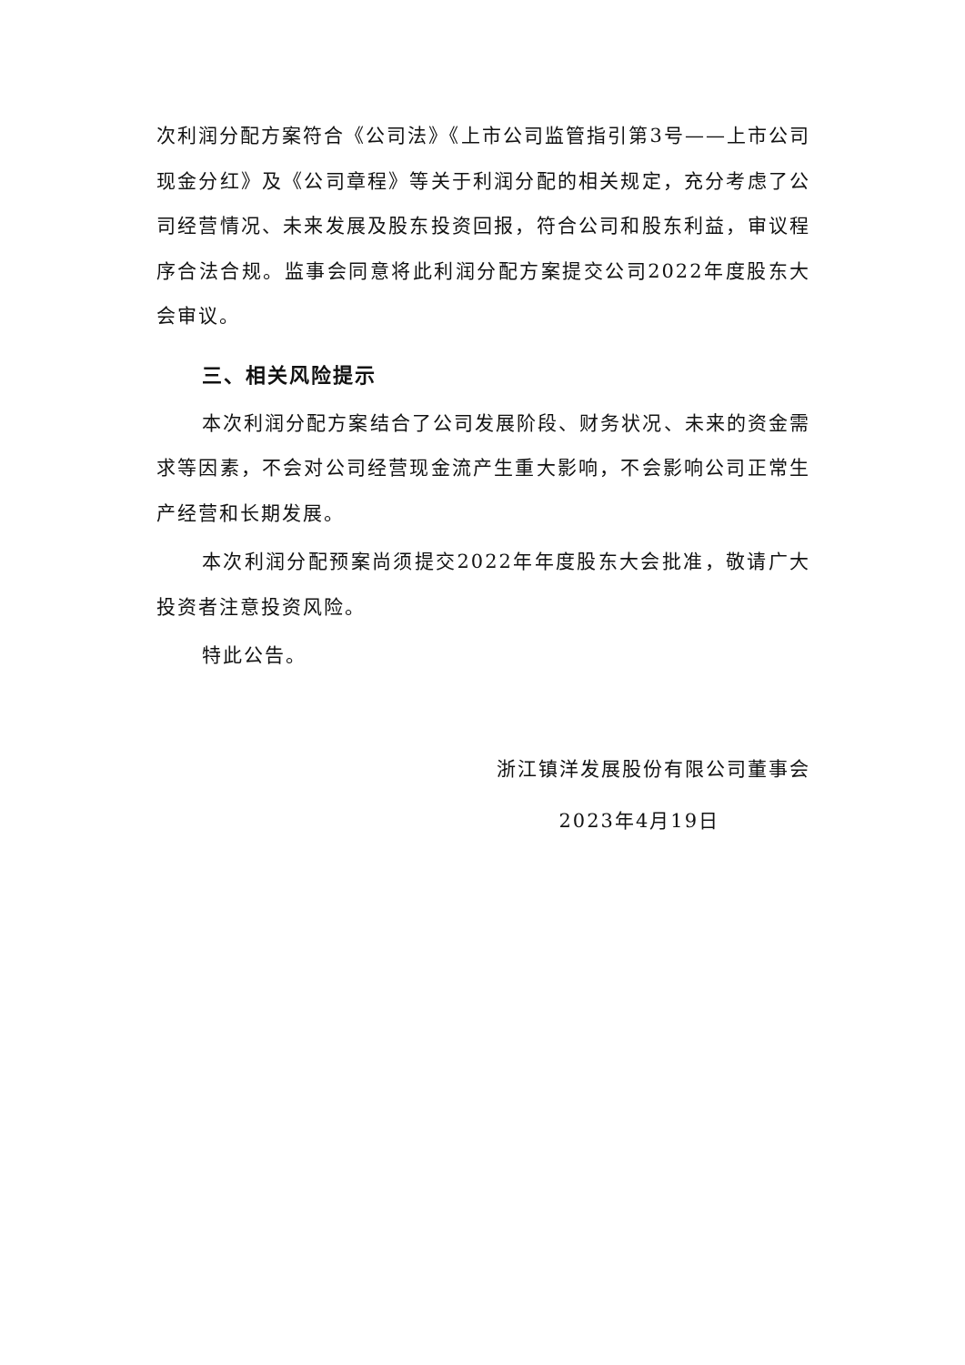次利润分配方案符合《公司法》《上市公司监管指引第3号——上市公司现金分红》及《公司章程》等关于利润分配的相关规定，充分考虑了公司经营情况、未来发展及股东投资回报，符合公司和股东利益，审议程序合法合规。监事会同意将此利润分配方案提交公司2022年度股东大会审议。
三、相关风险提示
本次利润分配方案结合了公司发展阶段、财务状况、未来的资金需求等因素，不会对公司经营现金流产生重大影响，不会影响公司正常生产经营和长期发展。
本次利润分配预案尚须提交2022年年度股东大会批准，敬请广大投资者注意投资风险。
特此公告。
浙江镇洋发展股份有限公司董事会
2023年4月19日